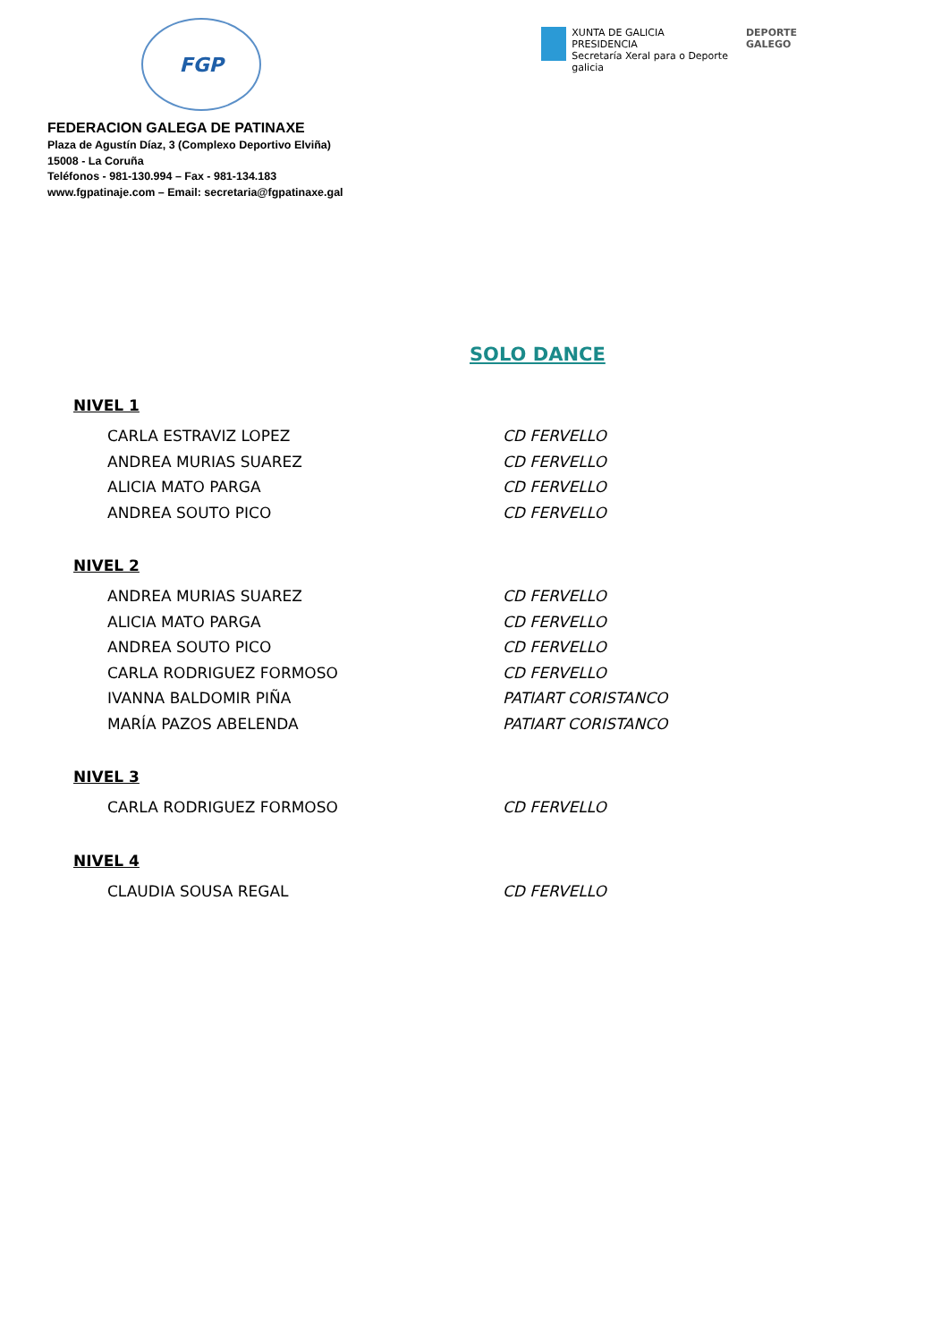FGP
XUNTA DE GALICIA
PRESIDENCIA
Secretaría Xeral para o Deporte
galicia
DEPORTE
GALEGO
FEDERACION GALEGA DE PATINAXE
Plaza de Agustín Díaz, 3 (Complexo Deportivo Elviña)
15008 - La Coruña
Teléfonos - 981-130.994 – Fax - 981-134.183
www.fgpatinaje.com – Email: secretaria@fgpatinaxe.gal
SOLO DANCE
NIVEL 1
| CARLA ESTRAVIZ LOPEZ | CD FERVELLO |
| ANDREA MURIAS SUAREZ | CD FERVELLO |
| ALICIA MATO PARGA | CD FERVELLO |
| ANDREA SOUTO PICO | CD FERVELLO |
NIVEL 2
| ANDREA MURIAS SUAREZ | CD FERVELLO |
| ALICIA MATO PARGA | CD FERVELLO |
| ANDREA SOUTO PICO | CD FERVELLO |
| CARLA RODRIGUEZ FORMOSO | CD FERVELLO |
| IVANNA BALDOMIR PIÑA | PATIART CORISTANCO |
| MARÍA PAZOS ABELENDA | PATIART CORISTANCO |
NIVEL 3
| CARLA RODRIGUEZ FORMOSO | CD FERVELLO |
NIVEL 4
| CLAUDIA SOUSA REGAL | CD FERVELLO |